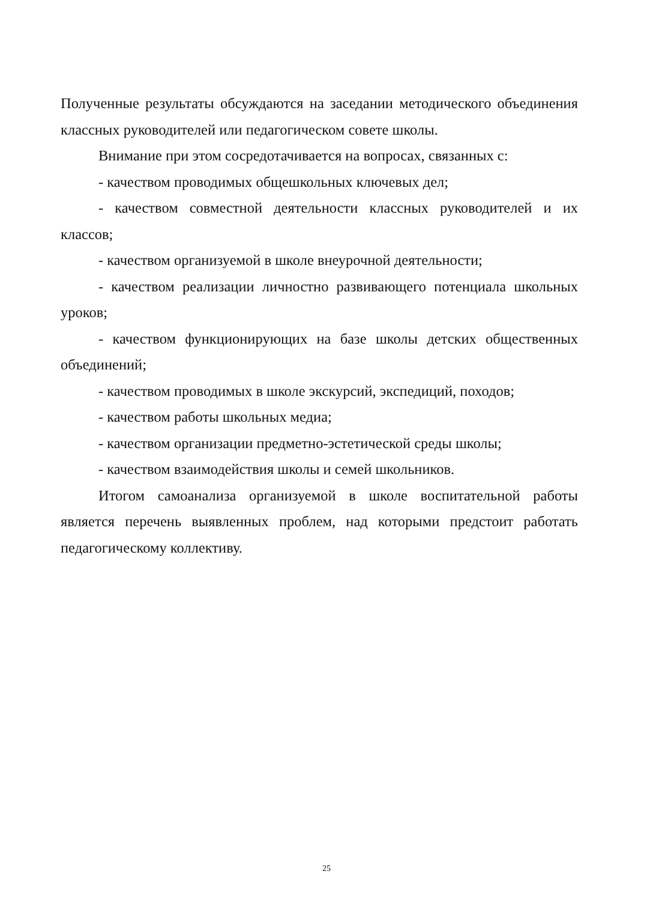Полученные результаты обсуждаются на заседании методического объединения классных руководителей или педагогическом совете школы.
Внимание при этом сосредотачивается на вопросах, связанных с:
- качеством проводимых общешкольных ключевых дел;
- качеством совместной деятельности классных руководителей и их классов;
- качеством организуемой в школе внеурочной деятельности;
- качеством реализации личностно развивающего потенциала школьных уроков;
- качеством функционирующих на базе школы детских общественных объединений;
- качеством проводимых в школе экскурсий, экспедиций, походов;
- качеством работы школьных медиа;
- качеством организации предметно-эстетической среды школы;
- качеством взаимодействия школы и семей школьников.
Итогом самоанализа организуемой в школе воспитательной работы является перечень выявленных проблем, над которыми предстоит работать педагогическому коллективу.
25